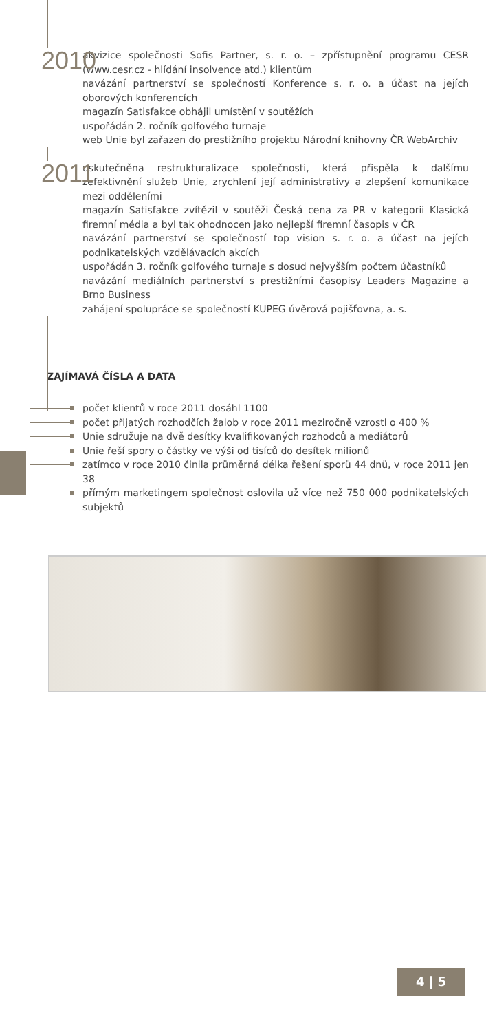2010
akvizice společnosti Sofis Partner, s. r. o. – zpřístupnění programu CESR (www.cesr.cz - hlídání insolvence atd.) klientům
navázání partnerství se společností Konference s. r. o. a účast na jejích oborových konferencích
magazín Satisfakce obhájil umístění v soutěžích
uspořádán 2. ročník golfového turnaje
web Unie byl zařazen do prestižního projektu Národní knihovny ČR WebArchiv
2011
uskutečněna restrukturalizace společnosti, která přispěla k dalšímu zefektivnění služeb Unie, zrychlení její administrativy a zlepšení komunikace mezi odděleními
magazín Satisfakce zvítězil v soutěži Česká cena za PR v kategorii Klasická firemní média a byl tak ohodnocen jako nejlepší firemní časopis v ČR
navázání partnerství se společností top vision s. r. o. a účast na jejích podnikatelských vzdělávacích akcích
uspořádán 3. ročník golfového turnaje s dosud nejvyšším počtem účastníků
navázání mediálních partnerství s prestižními časopisy Leaders Magazine a Brno Business
zahájení spolupráce se společností KUPEG úvěrová pojišťovna, a. s.
ZAJÍMAVÁ ČÍSLA A DATA
počet klientů v roce 2011 dosáhl 1100
počet přijatých rozhodčích žalob v roce 2011 meziročně vzrostl o 400 %
Unie sdružuje na dvě desítky kvalifikovaných rozhodců a mediátorů
Unie řeší spory o částky ve výši od tisíců do desítek milionů
zatímco v roce 2010 činila průměrná délka řešení sporů 44 dnů, v roce 2011 jen 38
přímým marketingem společnost oslovila už více než 750 000 podnikatelských subjektů
4 | 5